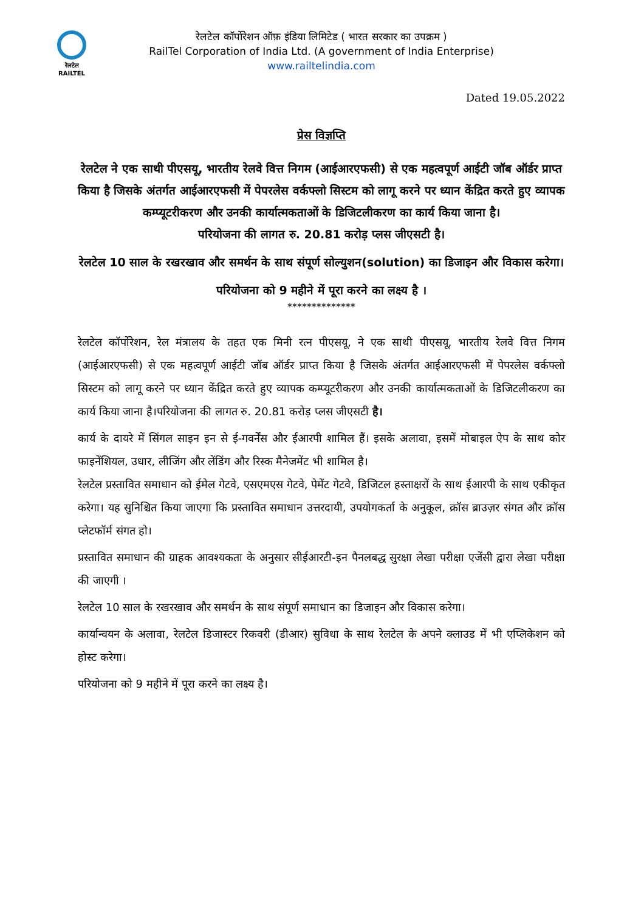रेलटेल
RAILTEL
रेलटेल कॉर्पोरेशन ऑफ़ इंडिया लिमिटेड ( भारत सरकार का उपक्रम )
RailTel Corporation of India Ltd. (A government of India Enterprise)
www.railtelindia.com
Dated 19.05.2022
प्रेस विज्ञप्ति
रेलटेल ने एक साथी पीएसयू, भारतीय रेलवे वित्त निगम (आईआरएफसी) से एक महत्वपूर्ण आईटी जॉब ऑर्डर प्राप्त किया है जिसके अंतर्गत आईआरएफसी में पेपरलेस वर्कफ्लो सिस्टम को लागू करने पर ध्यान केंद्रित करते हुए व्यापक कम्प्यूटरीकरण और उनकी कार्यात्मकताओं के डिजिटलीकरण का कार्य किया जाना है।
परियोजना की लागत रु. 20.81 करोड़ प्लस जीएसटी है।
रेलटेल 10 साल के रखरखाव और समर्थन के साथ संपूर्ण सोल्युशन(solution) का डिजाइन और विकास करेगा।
परियोजना को 9 महीने में पूरा करने का लक्ष्य है ।
**************
रेलटेल कॉर्पोरेशन, रेल मंत्रालय के तहत एक मिनी रत्न पीएसयू, ने एक साथी पीएसयू, भारतीय रेलवे वित्त निगम (आईआरएफसी) से एक महत्वपूर्ण आईटी जॉब ऑर्डर प्राप्त किया है जिसके अंतर्गत आईआरएफसी में पेपरलेस वर्कफ्लो सिस्टम को लागू करने पर ध्यान केंद्रित करते हुए व्यापक कम्प्यूटरीकरण और उनकी कार्यात्मकताओं के डिजिटलीकरण का कार्य किया जाना है।परियोजना की लागत रु. 20.81 करोड़ प्लस जीएसटी है।
कार्य के दायरे में सिंगल साइन इन से ई-गवर्नेंस और ईआरपी शामिल हैं। इसके अलावा, इसमें मोबाइल ऐप के साथ कोर फाइनेंशियल, उधार, लीजिंग और लेंडिंग और रिस्क मैनेजमेंट भी शामिल है।
रेलटेल प्रस्तावित समाधान को ईमेल गेटवे, एसएमएस गेटवे, पेमेंट गेटवे, डिजिटल हस्ताक्षरों के साथ ईआरपी के साथ एकीकृत करेगा। यह सुनिश्चित किया जाएगा कि प्रस्तावित समाधान उत्तरदायी, उपयोगकर्ता के अनुकूल, क्रॉस ब्राउज़र संगत और क्रॉस प्लेटफॉर्म संगत हो।
प्रस्तावित समाधान की ग्राहक आवश्यकता के अनुसार सीईआरटी-इन पैनलबद्ध सुरक्षा लेखा परीक्षा एजेंसी द्वारा लेखा परीक्षा की जाएगी ।
रेलटेल 10 साल के रखरखाव और समर्थन के साथ संपूर्ण समाधान का डिजाइन और विकास करेगा।
कार्यान्वयन के अलावा, रेलटेल डिजास्टर रिकवरी (डीआर) सुविधा के साथ रेलटेल के अपने क्लाउड में भी एप्लिकेशन को होस्ट करेगा।
परियोजना को 9 महीने में पूरा करने का लक्ष्य है।